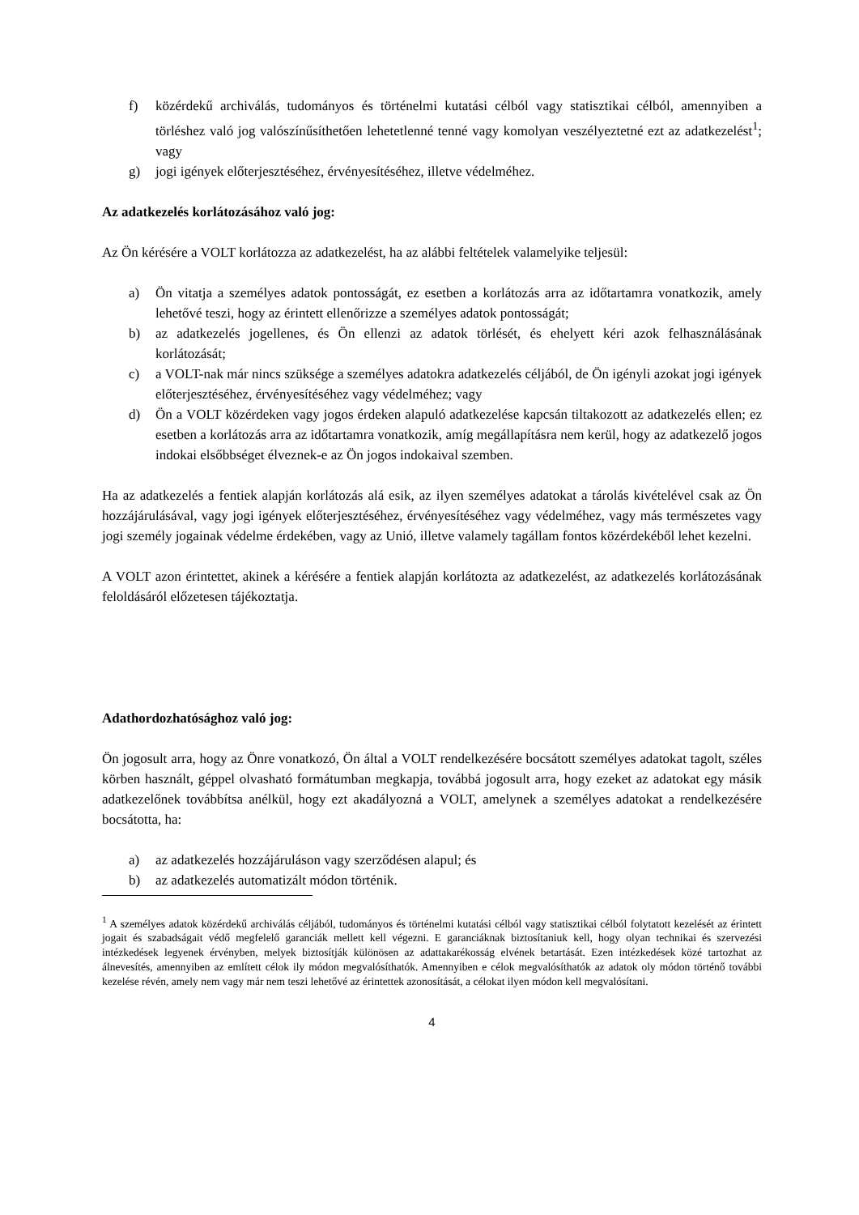f) közérdekű archiválás, tudományos és történelmi kutatási célból vagy statisztikai célból, amennyiben a törléshez való jog valószínűsíthetően lehetetlenné tenné vagy komolyan veszélyeztetné ezt az adatkezelést<sup>1</sup>; vagy
g) jogi igények előterjesztéséhez, érvényesítéséhez, illetve védelméhez.
Az adatkezelés korlátozásához való jog:
Az Ön kérésére a VOLT korlátozza az adatkezelést, ha az alábbi feltételek valamelyike teljesül:
a) Ön vitatja a személyes adatok pontosságát, ez esetben a korlátozás arra az időtartamra vonatkozik, amely lehetővé teszi, hogy az érintett ellenőrizze a személyes adatok pontosságát;
b) az adatkezelés jogellenes, és Ön ellenzi az adatok törlését, és ehelyett kéri azok felhasználásának korlátozását;
c) a VOLT-nak már nincs szüksége a személyes adatokra adatkezelés céljából, de Ön igényli azokat jogi igények előterjesztéséhez, érvényesítéséhez vagy védelméhez; vagy
d) Ön a VOLT közérdeken vagy jogos érdeken alapuló adatkezelése kapcsán tiltakozott az adatkezelés ellen; ez esetben a korlátozás arra az időtartamra vonatkozik, amíg megállapításra nem kerül, hogy az adatkezelő jogos indokai elsőbbséget élveznek-e az Ön jogos indokaival szemben.
Ha az adatkezelés a fentiek alapján korlátozás alá esik, az ilyen személyes adatokat a tárolás kivételével csak az Ön hozzájárulásával, vagy jogi igények előterjesztéséhez, érvényesítéséhez vagy védelméhez, vagy más természetes vagy jogi személy jogainak védelme érdekében, vagy az Unió, illetve valamely tagállam fontos közérdekéből lehet kezelni.
A VOLT azon érintettet, akinek a kérésére a fentiek alapján korlátozta az adatkezelést, az adatkezelés korlátozásának feloldásáról előzetesen tájékoztatja.
Adathordozhatósághoz való jog:
Ön jogosult arra, hogy az Önre vonatkozó, Ön által a VOLT rendelkezésére bocsátott személyes adatokat tagolt, széles körben használt, géppel olvasható formátumban megkapja, továbbá jogosult arra, hogy ezeket az adatokat egy másik adatkezelőnek továbbítsa anélkül, hogy ezt akadályozná a VOLT, amelynek a személyes adatokat a rendelkezésére bocsátotta, ha:
a) az adatkezelés hozzájáruláson vagy szerződésen alapul; és
b) az adatkezelés automatizált módon történik.
<sup>1</sup> A személyes adatok közérdekű archiválás céljából, tudományos és történelmi kutatási célból vagy statisztikai célból folytatott kezelését az érintett jogait és szabadságait védő megfelelő garanciák mellett kell végezni. E garanciáknak biztosítaniuk kell, hogy olyan technikai és szervezési intézkedések legyenek érvényben, melyek biztosítják különösen az adattakarékosság elvének betartását. Ezen intézkedések közé tartozhat az álnevesítés, amennyiben az említett célok ily módon megvalósíthatók. Amennyiben e célok megvalósíthatók az adatok oly módon történő további kezelése révén, amely nem vagy már nem teszi lehetővé az érintettek azonosítását, a célokat ilyen módon kell megvalósítani.
4